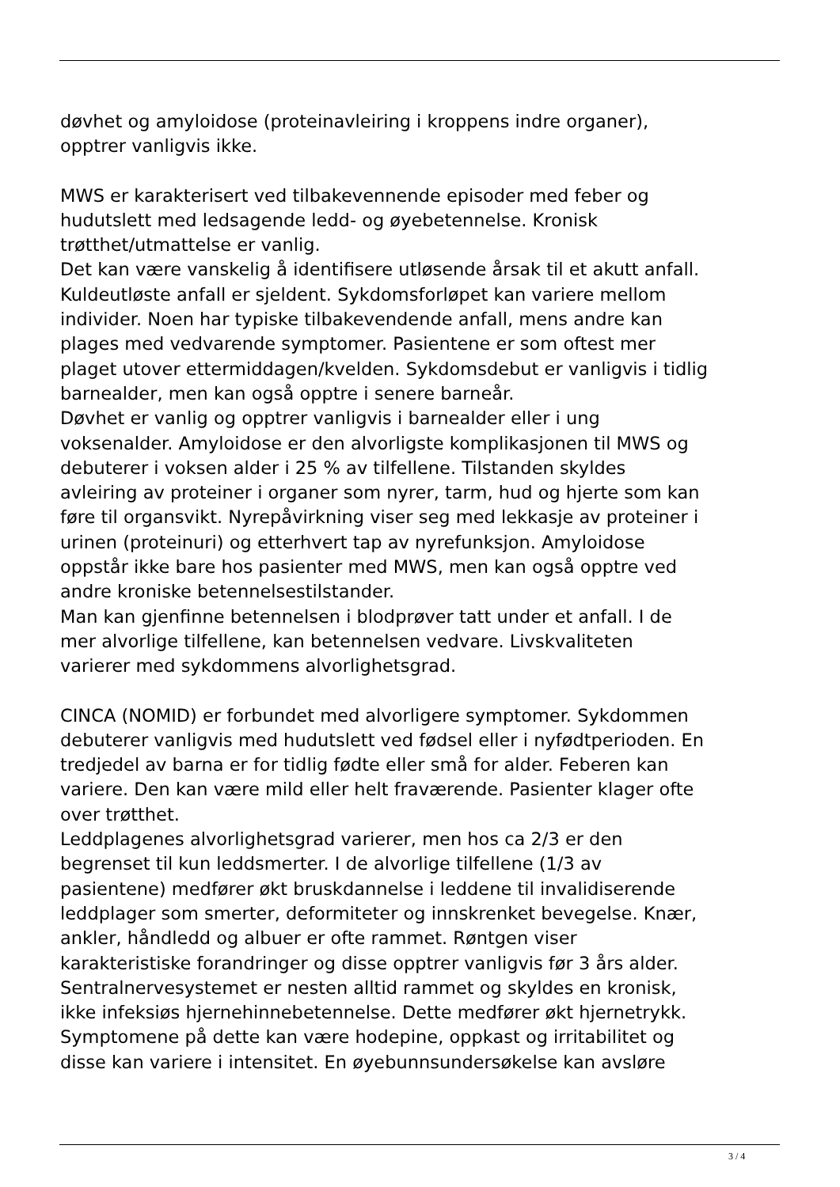døvhet og amyloidose (proteinavleiring i kroppens indre organer),
opptrer vanligvis ikke.
MWS er karakterisert ved tilbakevennende episoder med feber og
hudutslett med ledsagende ledd- og øyebetennelse. Kronisk
trøtthet/utmattelse er vanlig.
Det kan være vanskelig å identifisere utløsende årsak til et akutt anfall.
Kuldeutløste anfall er sjeldent. Sykdomsforløpet kan variere mellom
individer. Noen har typiske tilbakevendende anfall, mens andre kan
plages med vedvarende symptomer. Pasientene er som oftest mer
plaget utover ettermiddagen/kvelden. Sykdomsdebut er vanligvis i tidlig
barnealder, men kan også opptre i senere barneår.
Døvhet er vanlig og opptrer vanligvis i barnealder eller i ung
voksenalder. Amyloidose er den alvorligste komplikasjonen til MWS og
debuterer i voksen alder i 25 % av tilfellene. Tilstanden skyldes
avleiring av proteiner i organer som nyrer, tarm, hud og hjerte som kan
føre til organsvikt. Nyrepåvirkning viser seg med lekkasje av proteiner i
urinen (proteinuri) og etterhvert tap av nyrefunksjon. Amyloidose
oppstår ikke bare hos pasienter med MWS, men kan også opptre ved
andre kroniske betennelsestilstander.
Man kan gjenfinne betennelsen i blodprøver tatt under et anfall. I de
mer alvorlige tilfellene, kan betennelsen vedvare. Livskvaliteten
varierer med sykdommens alvorlighetsgrad.
CINCA (NOMID) er forbundet med alvorligere symptomer. Sykdommen
debuterer vanligvis med hudutslett ved fødsel eller i nyfødtperioden. En
tredjedel av barna er for tidlig fødte eller små for alder. Feberen kan
variere. Den kan være mild eller helt fraværende. Pasienter klager ofte
over trøtthet.
Leddplagenes alvorlighetsgrad varierer, men hos ca 2/3 er den
begrenset til kun leddsmerter. I de alvorlige tilfellene (1/3 av
pasientene) medfører økt bruskdannelse i leddene til invalidiserende
leddplager som smerter, deformiteter og innskrenket bevegelse. Knær,
ankler, håndledd og albuer er ofte rammet. Røntgen viser
karakteristiske forandringer og disse opptrer vanligvis før 3 års alder.
Sentralnervesystemet er nesten alltid rammet og skyldes en kronisk,
ikke infeksiøs hjernehinnebetennelse. Dette medfører økt hjernetrykk.
Symptomene på dette kan være hodepine, oppkast og irritabilitet og
disse kan variere i intensitet. En øyebunnsundersøkelse kan avsløre
3 / 4